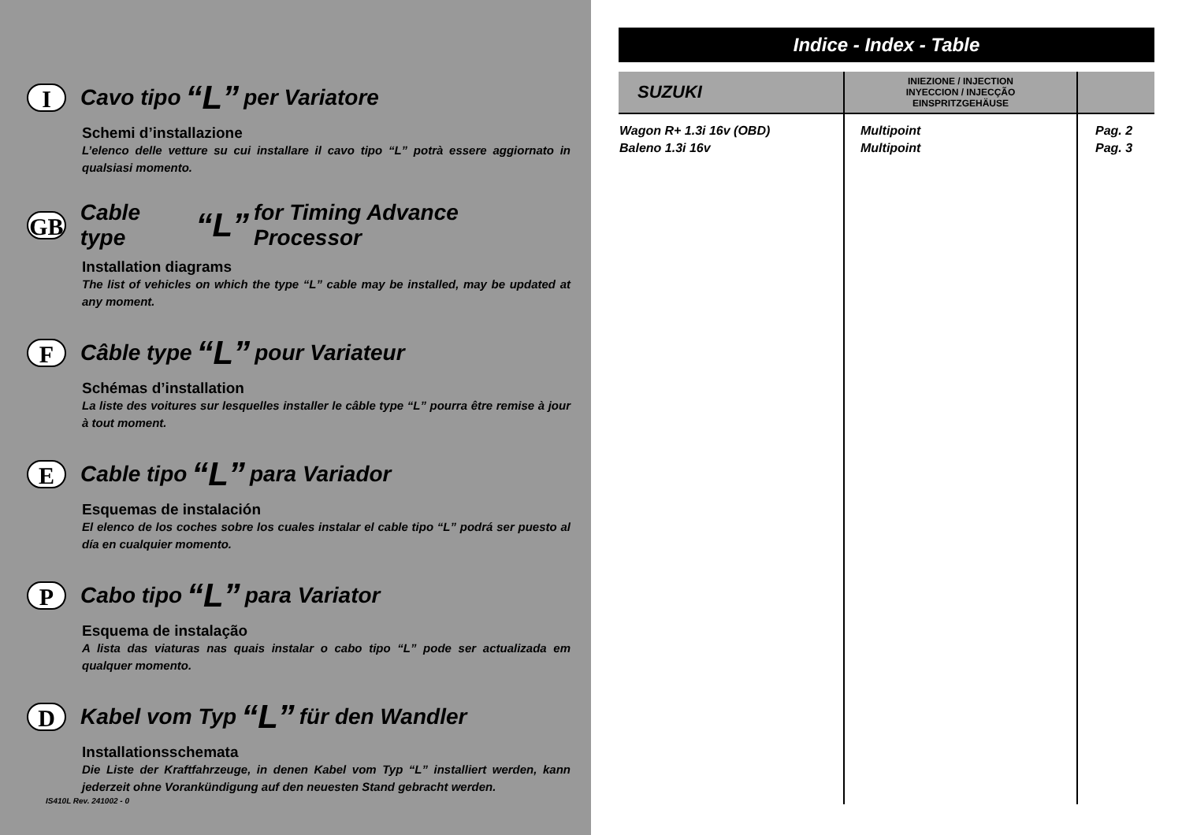I Cavo tipo “L” per Variatore
Schemi d’installazione
L’elenco delle vetture su cui installare il cavo tipo “L” potrà essere aggiornato in qualsiasi momento.
GB Cable type “L” for Timing Advance Processor
Installation diagrams
The list of vehicles on which the type “L” cable may be installed, may be updated at any moment.
F Câble type “L” pour Variateur
Schémas d’installation
La liste des voitures sur lesquelles installer le câble type “L” pourra être remise à jour à tout moment.
E Cable tipo “L” para Variador
Esquemas de instalación
El elenco de los coches sobre los cuales instalar el cable tipo “L” podrá ser puesto al día en cualquier momento.
P Cabo tipo “L” para Variator
Esquema de instalação
A lista das viaturas nas quais instalar o cabo tipo “L” pode ser actualizada em qualquer momento.
D Kabel vom Typ “L” für den Wandler
Installationsschemata
Die Liste der Kraftfahrzeuge, in denen Kabel vom Typ “L” installiert werden, kann jederzeit ohne Vorankündigung auf den neuesten Stand gebracht werden.
IS410L Rev. 241002 - 0
Indice - Index - Table
| SUZUKI | INIEZIONE / INJECTION INYECCION / INJECÇÃO EINSPRITZGEHÄUSE | |
| --- | --- | --- |
| Wagon R+ 1.3i 16v (OBD) Baleno 1.3i 16v | Multipoint Multipoint | Pag. 2 Pag. 3 |